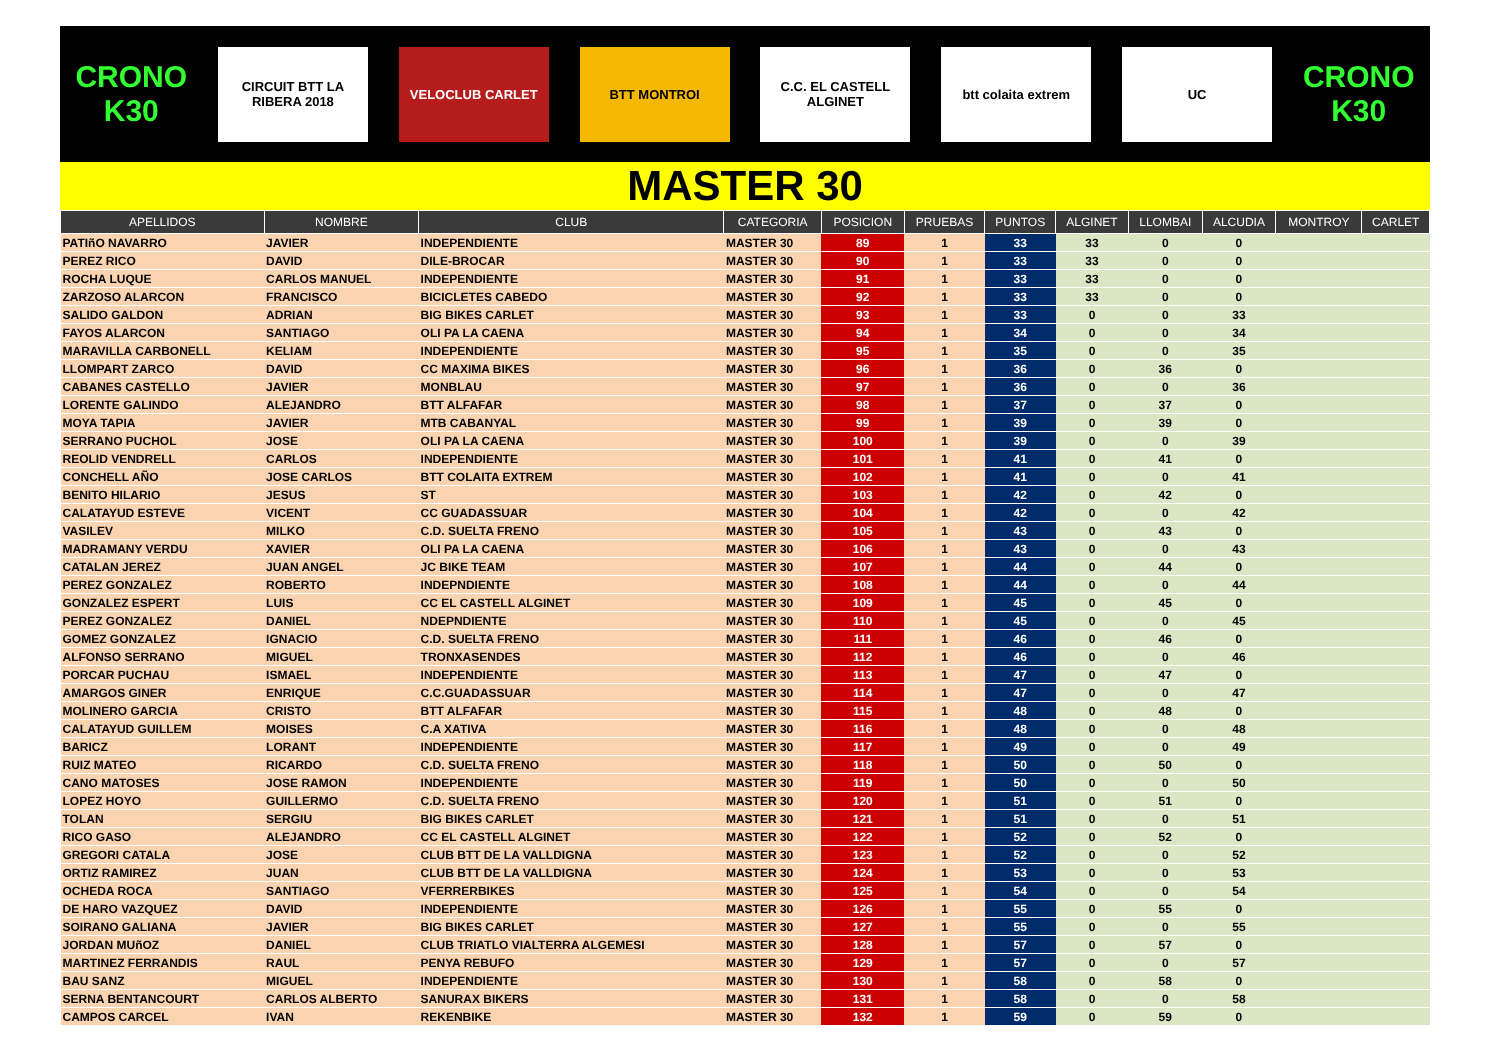CRONO
K30
CIRCUIT BTT LA RIBERA 2018
VELOCLUB CARLET
BTT MONTROI
C.C. EL CASTELL ALGINET
btt colaita extrem
UC
CRONO
K30
MASTER 30
| APELLIDOS | NOMBRE | CLUB | CATEGORIA | POSICION | PRUEBAS | PUNTOS | ALGINET | LLOMBAI | ALCUDIA | MONTROY | CARLET |
| --- | --- | --- | --- | --- | --- | --- | --- | --- | --- | --- | --- |
| PATIñO NAVARRO | JAVIER | INDEPENDIENTE | MASTER 30 | 89 | 1 | 33 | 33 | 0 | 0 | | |
| PEREZ RICO | DAVID | DILE-BROCAR | MASTER 30 | 90 | 1 | 33 | 33 | 0 | 0 | | |
| ROCHA LUQUE | CARLOS MANUEL | INDEPENDIENTE | MASTER 30 | 91 | 1 | 33 | 33 | 0 | 0 | | |
| ZARZOSO ALARCON | FRANCISCO | BICICLETES CABEDO | MASTER 30 | 92 | 1 | 33 | 33 | 0 | 0 | | |
| SALIDO GALDON | ADRIAN | BIG BIKES CARLET | MASTER 30 | 93 | 1 | 33 | 0 | 0 | 33 | | |
| FAYOS ALARCON | SANTIAGO | OLI PA LA CAENA | MASTER 30 | 94 | 1 | 34 | 0 | 0 | 34 | | |
| MARAVILLA CARBONELL | KELIAM | INDEPENDIENTE | MASTER 30 | 95 | 1 | 35 | 0 | 0 | 35 | | |
| LLOMPART ZARCO | DAVID | CC MAXIMA BIKES | MASTER 30 | 96 | 1 | 36 | 0 | 36 | 0 | | |
| CABANES CASTELLO | JAVIER | MONBLAU | MASTER 30 | 97 | 1 | 36 | 0 | 0 | 36 | | |
| LORENTE GALINDO | ALEJANDRO | BTT ALFAFAR | MASTER 30 | 98 | 1 | 37 | 0 | 37 | 0 | | |
| MOYA TAPIA | JAVIER | MTB CABANYAL | MASTER 30 | 99 | 1 | 39 | 0 | 39 | 0 | | |
| SERRANO PUCHOL | JOSE | OLI PA LA CAENA | MASTER 30 | 100 | 1 | 39 | 0 | 0 | 39 | | |
| REOLID VENDRELL | CARLOS | INDEPENDIENTE | MASTER 30 | 101 | 1 | 41 | 0 | 41 | 0 | | |
| CONCHELL AÑO | JOSE CARLOS | BTT COLAITA EXTREM | MASTER 30 | 102 | 1 | 41 | 0 | 0 | 41 | | |
| BENITO HILARIO | JESUS | ST | MASTER 30 | 103 | 1 | 42 | 0 | 42 | 0 | | |
| CALATAYUD ESTEVE | VICENT | CC GUADASSUAR | MASTER 30 | 104 | 1 | 42 | 0 | 0 | 42 | | |
| VASILEV | MILKO | C.D. SUELTA FRENO | MASTER 30 | 105 | 1 | 43 | 0 | 43 | 0 | | |
| MADRAMANY VERDU | XAVIER | OLI PA LA CAENA | MASTER 30 | 106 | 1 | 43 | 0 | 0 | 43 | | |
| CATALAN JEREZ | JUAN ANGEL | JC BIKE TEAM | MASTER 30 | 107 | 1 | 44 | 0 | 44 | 0 | | |
| PEREZ GONZALEZ | ROBERTO | INDEPNDIENTE | MASTER 30 | 108 | 1 | 44 | 0 | 0 | 44 | | |
| GONZALEZ ESPERT | LUIS | CC EL CASTELL ALGINET | MASTER 30 | 109 | 1 | 45 | 0 | 45 | 0 | | |
| PEREZ GONZALEZ | DANIEL | NDEPNDIENTE | MASTER 30 | 110 | 1 | 45 | 0 | 0 | 45 | | |
| GOMEZ GONZALEZ | IGNACIO | C.D. SUELTA FRENO | MASTER 30 | 111 | 1 | 46 | 0 | 46 | 0 | | |
| ALFONSO SERRANO | MIGUEL | TRONXASENDES | MASTER 30 | 112 | 1 | 46 | 0 | 0 | 46 | | |
| PORCAR PUCHAU | ISMAEL | INDEPENDIENTE | MASTER 30 | 113 | 1 | 47 | 0 | 47 | 0 | | |
| AMARGOS GINER | ENRIQUE | C.C.GUADASSUAR | MASTER 30 | 114 | 1 | 47 | 0 | 0 | 47 | | |
| MOLINERO GARCIA | CRISTO | BTT ALFAFAR | MASTER 30 | 115 | 1 | 48 | 0 | 48 | 0 | | |
| CALATAYUD GUILLEM | MOISES | C.A XATIVA | MASTER 30 | 116 | 1 | 48 | 0 | 0 | 48 | | |
| BARICZ | LORANT | INDEPENDIENTE | MASTER 30 | 117 | 1 | 49 | 0 | 0 | 49 | | |
| RUIZ MATEO | RICARDO | C.D. SUELTA FRENO | MASTER 30 | 118 | 1 | 50 | 0 | 50 | 0 | | |
| CANO MATOSES | JOSE RAMON | INDEPENDIENTE | MASTER 30 | 119 | 1 | 50 | 0 | 0 | 50 | | |
| LOPEZ HOYO | GUILLERMO | C.D. SUELTA FRENO | MASTER 30 | 120 | 1 | 51 | 0 | 51 | 0 | | |
| TOLAN | SERGIU | BIG BIKES CARLET | MASTER 30 | 121 | 1 | 51 | 0 | 0 | 51 | | |
| RICO GASO | ALEJANDRO | CC EL CASTELL ALGINET | MASTER 30 | 122 | 1 | 52 | 0 | 52 | 0 | | |
| GREGORI CATALA | JOSE | CLUB BTT DE LA VALLDIGNA | MASTER 30 | 123 | 1 | 52 | 0 | 0 | 52 | | |
| ORTIZ RAMIREZ | JUAN | CLUB BTT DE LA VALLDIGNA | MASTER 30 | 124 | 1 | 53 | 0 | 0 | 53 | | |
| OCHEDA ROCA | SANTIAGO | VFERRERBIKES | MASTER 30 | 125 | 1 | 54 | 0 | 0 | 54 | | |
| DE HARO VAZQUEZ | DAVID | INDEPENDIENTE | MASTER 30 | 126 | 1 | 55 | 0 | 55 | 0 | | |
| SOIRANO GALIANA | JAVIER | BIG BIKES CARLET | MASTER 30 | 127 | 1 | 55 | 0 | 0 | 55 | | |
| JORDAN MUñOZ | DANIEL | CLUB TRIATLO VIALTERRA ALGEMESI | MASTER 30 | 128 | 1 | 57 | 0 | 57 | 0 | | |
| MARTINEZ FERRANDIS | RAUL | PENYA REBUFO | MASTER 30 | 129 | 1 | 57 | 0 | 0 | 57 | | |
| BAU SANZ | MIGUEL | INDEPENDIENTE | MASTER 30 | 130 | 1 | 58 | 0 | 58 | 0 | | |
| SERNA BENTANCOURT | CARLOS ALBERTO | SANURAX BIKERS | MASTER 30 | 131 | 1 | 58 | 0 | 0 | 58 | | |
| CAMPOS CARCEL | IVAN | REKENBIKE | MASTER 30 | 132 | 1 | 59 | 0 | 59 | 0 | | |